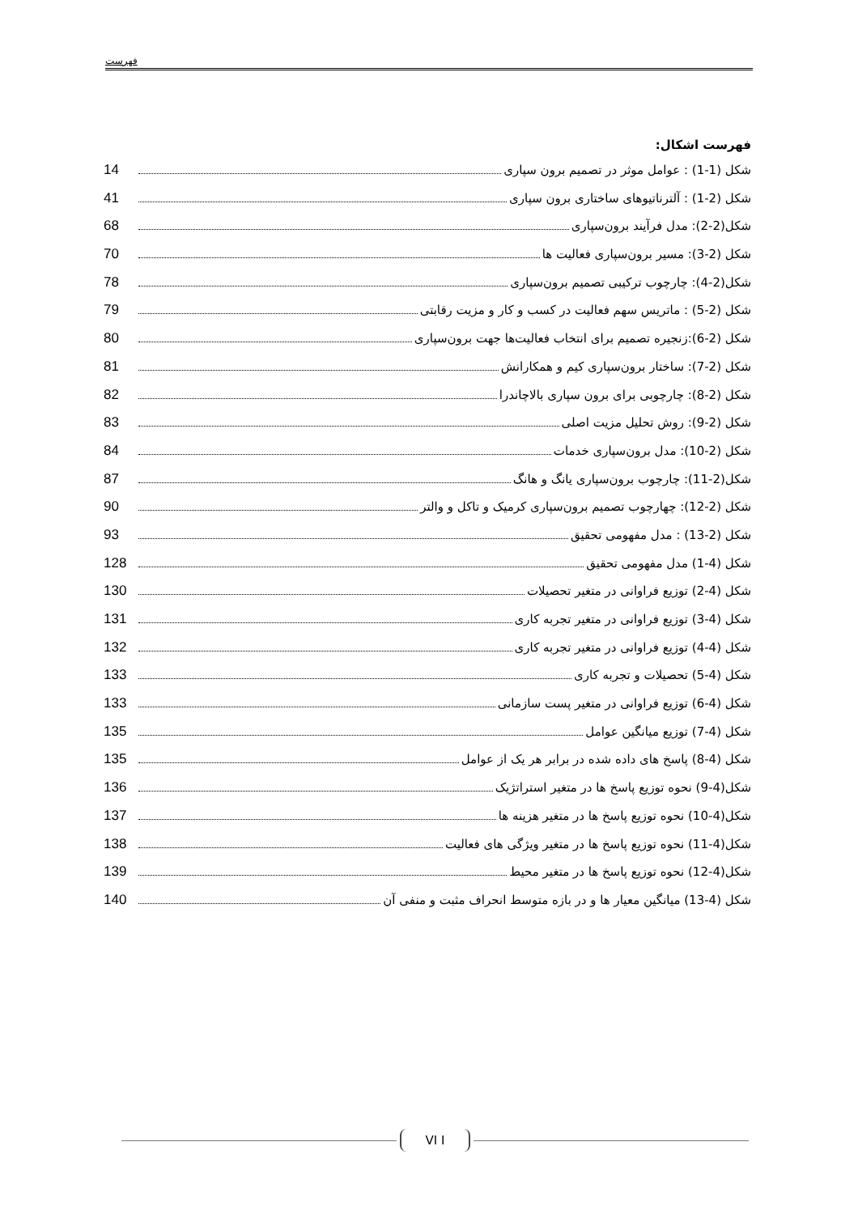فهرست
فهرست اشکال:
شکل (1-1) : عوامل موثر در تصمیم برون سپاری 14
شکل (2-1) : آلترناتیوهای ساختاری برون سپاری 41
شکل(2-2): مدل فرآیند برون‌سپاری 68
شکل (2-3): مسیر برون‌سپاری فعالیت ها 70
شکل(2-4): چارچوب ترکیبی تصمیم برون‌سپاری 78
شکل (2-5) : ماتریس سهم فعالیت در کسب و کار و مزیت رقابتی 79
شکل (2-6):زنجیره تصمیم برای انتخاب فعالیت‌ها جهت برون‌سپاری 80
شکل (2-7): ساختار برون‌سپاری کیم و همکارانش 81
شکل (2-8): چارچوبی برای برون سپاری بالاچاندرا 82
شکل (2-9): روش تحلیل مزیت اصلی 83
شکل (2-10): مدل برون‌سپاری خدمات 84
شکل(2-11): چارچوب برون‌سپاری یانگ و هانگ 87
شکل (2-12): چهارچوب تصمیم برون‌سپاری کرمیک و تاکل و والتر 90
شکل (2-13) : مدل مفهومی تحقیق 93
شکل (4-1) مدل مفهومی تحقیق 128
شکل (4-2) توزیع فراوانی در متغیر تحصیلات 130
شکل (4-3) توزیع فراوانی در متغیر تجربه کاری 131
شکل (4-4) توزیع فراوانی در متغیر تجربه کاری 132
شکل (4-5) تحصیلات و تجربه کاری 133
شکل (4-6) توزیع فراوانی در متغیر پست سازمانی 133
شکل (4-7) توزیع میانگین عوامل 135
شکل (4-8) پاسخ های داده شده در برابر هر یک از عوامل 135
شکل(4-9) نحوه توزیع پاسخ ها در متغیر استراتژیک 136
شکل(4-10) نحوه توزیع پاسخ ها در متغیر هزینه ها 137
شکل(4-11) نحوه توزیع پاسخ ها در متغیر ویژگی های فعالیت 138
شکل(4-12) نحوه توزیع پاسخ ها در متغیر محیط 139
شکل (4-13) میانگین معیار ها و در بازه متوسط انحراف مثبت و منفی آن 140
VI I